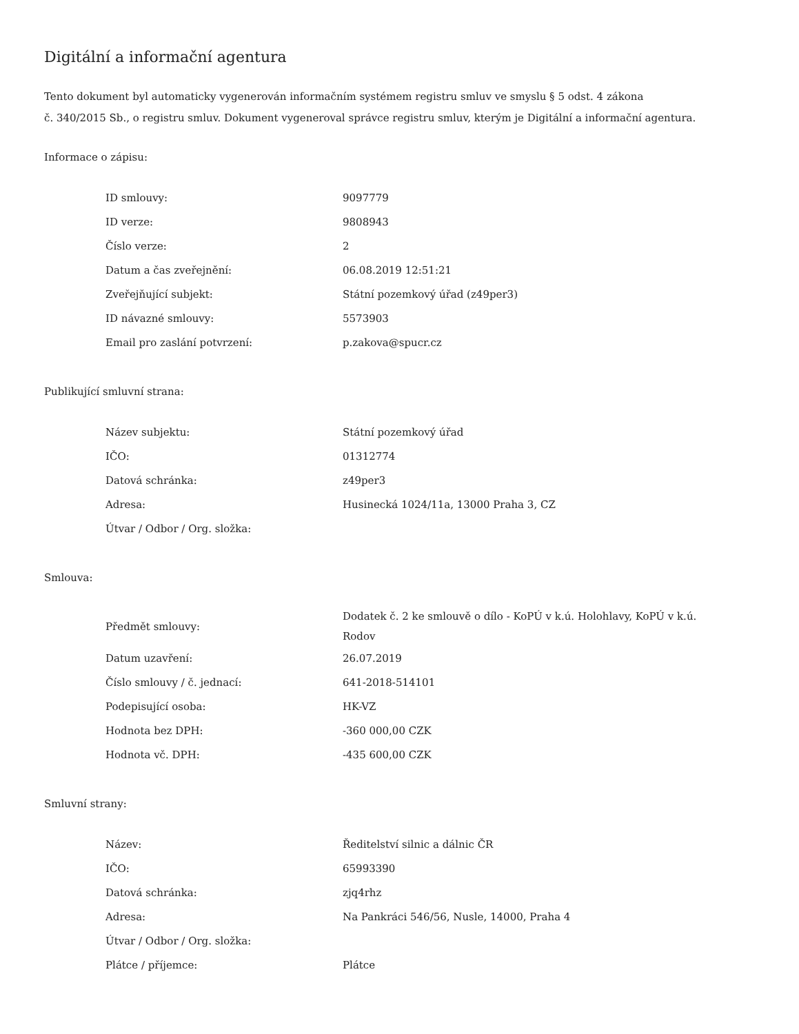Digitální a informační agentura
Tento dokument byl automaticky vygenerován informačním systémem registru smluv ve smyslu § 5 odst. 4 zákona
č. 340/2015 Sb., o registru smluv. Dokument vygeneroval správce registru smluv, kterým je Digitální a informační agentura.
Informace o zápisu:
| ID smlouvy: | 9097779 |
| ID verze: | 9808943 |
| Číslo verze: | 2 |
| Datum a čas zveřejnění: | 06.08.2019 12:51:21 |
| Zveřejňující subjekt: | Státní pozemkový úřad (z49per3) |
| ID návazné smlouvy: | 5573903 |
| Email pro zaslání potvrzení: | p.zakova@spucr.cz |
Publikující smluvní strana:
| Název subjektu: | Státní pozemkový úřad |
| IČO: | 01312774 |
| Datová schránka: | z49per3 |
| Adresa: | Husinecká 1024/11a, 13000 Praha 3, CZ |
| Útvar / Odbor / Org. složka: | |
Smlouva:
| Předmět smlouvy: | Dodatek č. 2 ke smlouvě o dílo - KoPÚ v k.ú. Holohlavy, KoPÚ v k.ú. Rodov |
| Datum uzavření: | 26.07.2019 |
| Číslo smlouvy / č. jednací: | 641-2018-514101 |
| Podepisující osoba: | HK-VZ |
| Hodnota bez DPH: | -360 000,00 CZK |
| Hodnota vč. DPH: | -435 600,00 CZK |
Smluvní strany:
| Název: | Ředitelství silnic a dálnic ČR |
| IČO: | 65993390 |
| Datová schránka: | zjq4rhz |
| Adresa: | Na Pankráci 546/56, Nusle, 14000, Praha 4 |
| Útvar / Odbor / Org. složka: | |
| Plátce / příjemce: | Plátce |